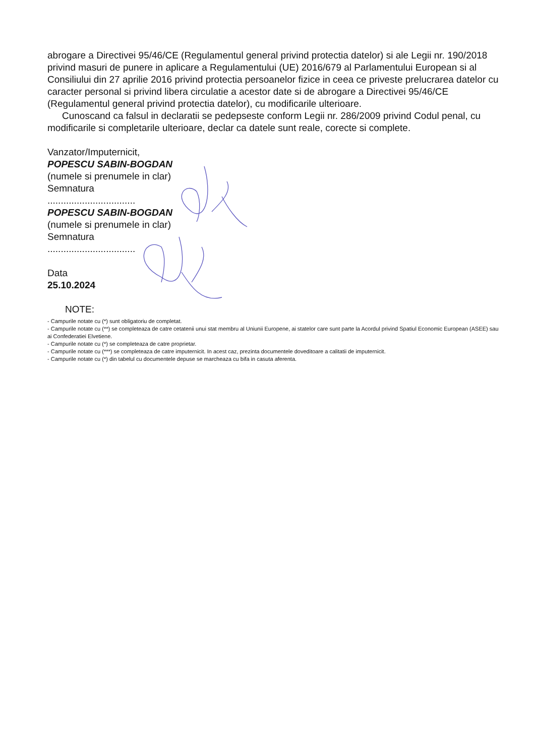abrogare a Directivei 95/46/CE (Regulamentul general privind protectia datelor) si ale Legii nr. 190/2018 privind masuri de punere in aplicare a Regulamentului (UE) 2016/679 al Parlamentului European si al Consiliului din 27 aprilie 2016 privind protectia persoanelor fizice in ceea ce priveste prelucrarea datelor cu caracter personal si privind libera circulatie a acestor date si de abrogare a Directivei 95/46/CE (Regulamentul general privind protectia datelor), cu modificarile ulterioare.
Cunoscand ca falsul in declaratii se pedepseste conform Legii nr. 286/2009 privind Codul penal, cu modificarile si completarile ulterioare, declar ca datele sunt reale, corecte si complete.
Vanzator/Imputernicit,
POPESCU SABIN-BOGDAN
(numele si prenumele in clar)
Semnatura
.................................
POPESCU SABIN-BOGDAN
(numele si prenumele in clar)
Semnatura
.................................
Data
25.10.2024
NOTE:
- Campurile notate cu (*) sunt obligatoriu de completat.
- Campurile notate cu (**) se completeaza de catre cetatenii unui stat membru al Uniunii Europene, ai statelor care sunt parte la Acordul privind Spatiul Economic European (ASEE) sau ai Confederatiei Elvetiene.
- Campurile notate cu (*) se completeaza de catre proprietar.
- Campurile notate cu (***) se completeaza de catre imputernicit. In acest caz, prezinta documentele doveditoare a calitatii de imputernicit.
- Campurile notate cu (*) din tabelul cu documentele depuse se marcheaza cu bifa in casuta aferenta.